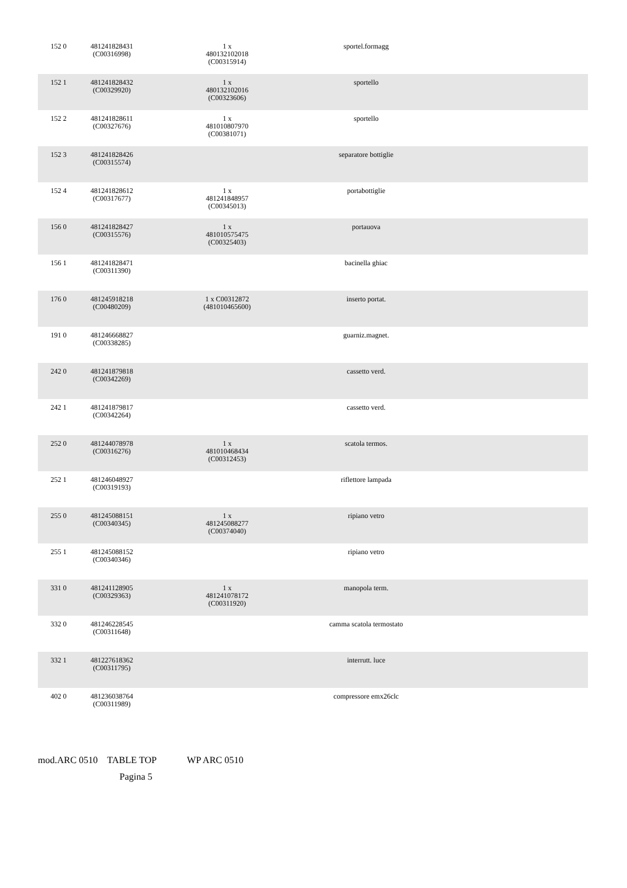| 152 0 | 481241828431 (C00316998) | 1 x 480132102018 (C00315914) | sportel.formagg | |
| 152 1 | 481241828432 (C00329920) | 1 x 480132102016 (C00323606) | sportello | |
| 152 2 | 481241828611 (C00327676) | 1 x 481010807970 (C00381071) | sportello | |
| 152 3 | 481241828426 (C00315574) | | separatore bottiglie | |
| 152 4 | 481241828612 (C00317677) | 1 x 481241848957 (C00345013) | portabottiglie | |
| 156 0 | 481241828427 (C00315576) | 1 x 481010575475 (C00325403) | portauova | |
| 156 1 | 481241828471 (C00311390) | | bacinella ghiac | |
| 176 0 | 481245918218 (C00480209) | 1 x C00312872 (481010465600) | inserto portat. | |
| 191 0 | 481246668827 (C00338285) | | guarniz.magnet. | |
| 242 0 | 481241879818 (C00342269) | | cassetto verd. | |
| 242 1 | 481241879817 (C00342264) | | cassetto verd. | |
| 252 0 | 481244078978 (C00316276) | 1 x 481010468434 (C00312453) | scatola termos. | |
| 252 1 | 481246048927 (C00319193) | | riflettore lampada | |
| 255 0 | 481245088151 (C00340345) | 1 x 481245088277 (C00374040) | ripiano vetro | |
| 255 1 | 481245088152 (C00340346) | | ripiano vetro | |
| 331 0 | 481241128905 (C00329363) | 1 x 481241078172 (C00311920) | manopola term. | |
| 332 0 | 481246228545 (C00311648) | | camma scatola termostato | |
| 332 1 | 481227618362 (C00311795) | | interrutt. luce | |
| 402 0 | 481236038764 (C00311989) | | compressore emx26clc | |
mod.ARC 0510 TABLE TOP WP ARC 0510
Pagina 5